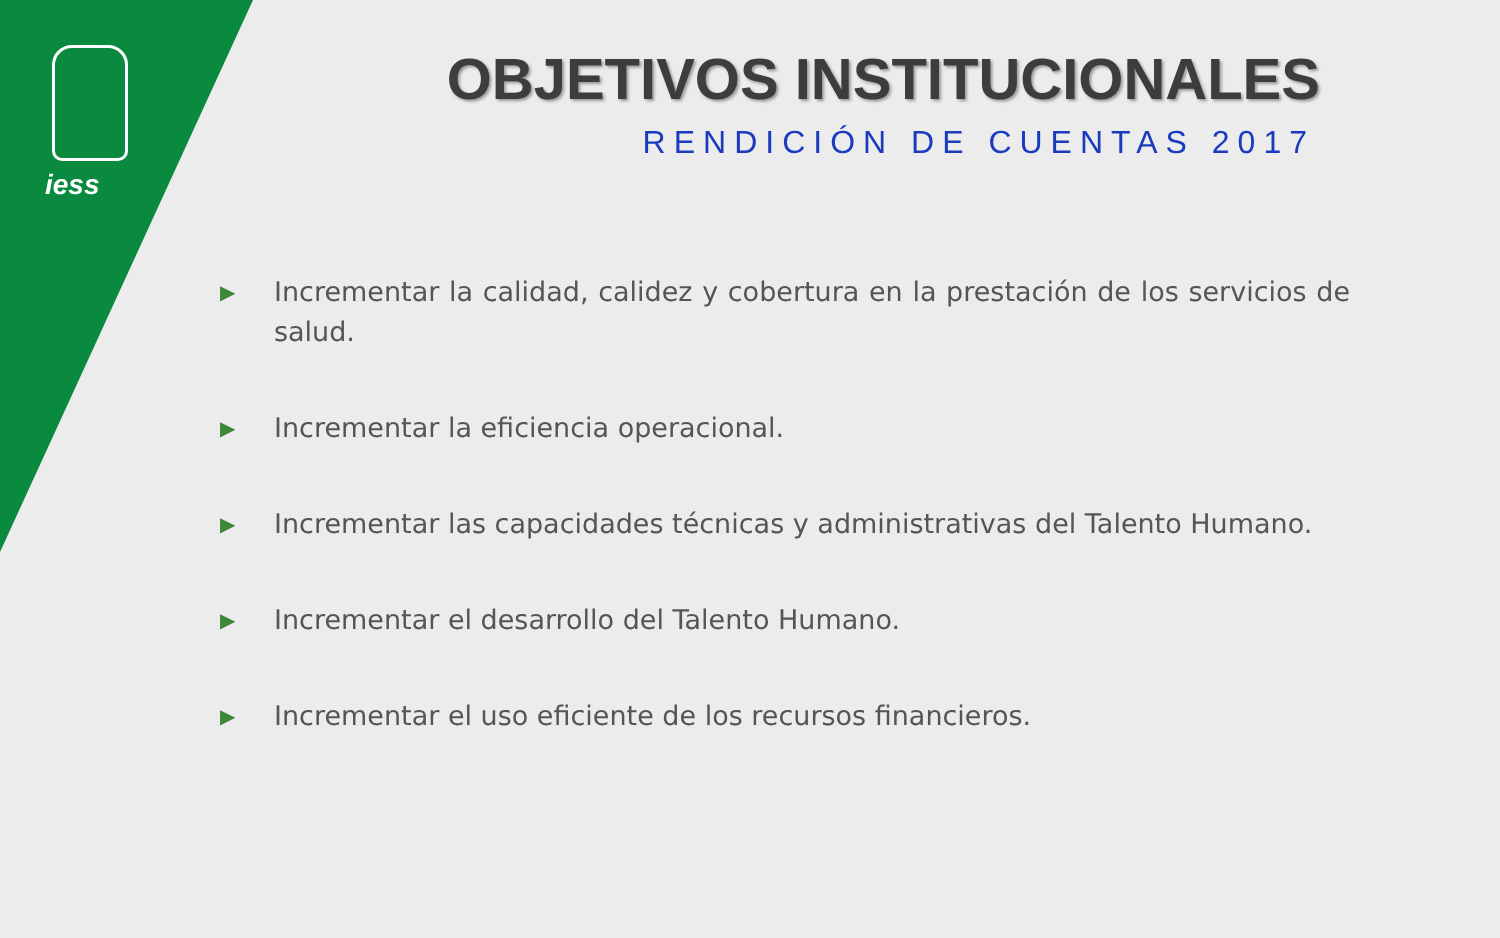iess OBJETIVOS INSTITUCIONALES
RENDICIÓN DE CUENTAS 2017
▶ Incrementar la calidad, calidez y cobertura en la prestación de los servicios de salud.
▶ Incrementar la eficiencia operacional.
▶ Incrementar las capacidades técnicas y administrativas del Talento Humano.
▶ Incrementar el desarrollo del Talento Humano.
▶ Incrementar el uso eficiente de los recursos financieros.